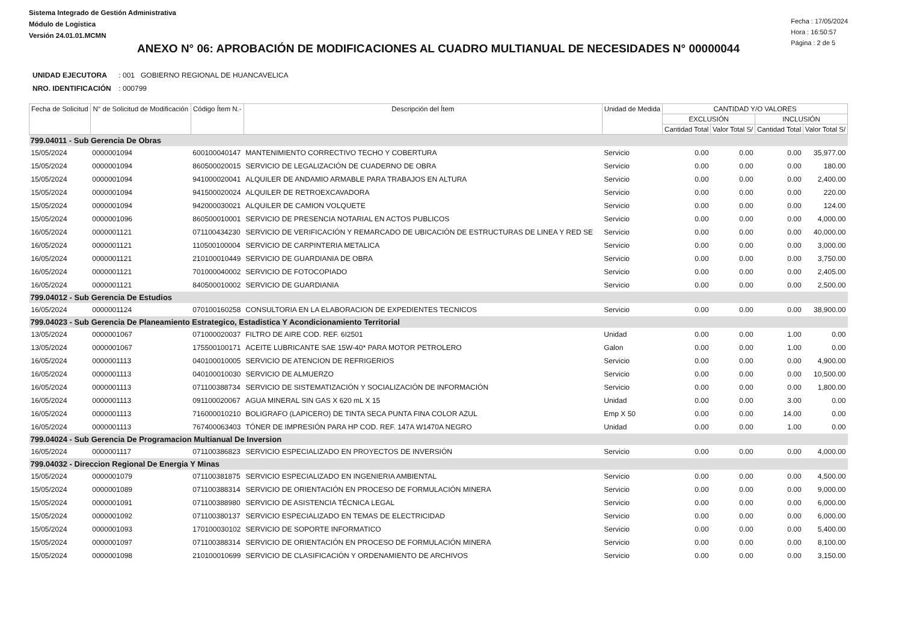Sistema Integrado de Gestión Administrativa
Módulo de Logística
Versión 24.01.01.MCMN
Fecha : 17/05/2024
Hora : 16:50:57
Página : 2 de 5
ANEXO N° 06: APROBACIÓN DE MODIFICACIONES AL CUADRO MULTIANUAL DE NECESIDADES N° 00000044
UNIDAD EJECUTORA : 001 GOBIERNO REGIONAL DE HUANCAVELICA
NRO. IDENTIFICACIÓN : 000799
| Fecha de Solicitud | N° de Solicitud de Modificación | Código Ítem N.- | Descripción del Ítem | Unidad de Medida | CANTIDAD Y/O VALORES | | | |
| --- | --- | --- | --- | --- | --- | --- | --- | --- |
| | | | | | EXCLUSIÓN | | INCLUSIÓN | |
| | | | | | Cantidad Total | Valor Total S/ | Cantidad Total | Valor Total S/ |
| 799.04011 - Sub Gerencia De Obras | | | | | | | | |
| 15/05/2024 | 0000001094 | 600100040147 | MANTENIMIENTO CORRECTIVO TECHO Y COBERTURA | Servicio | 0.00 | 0.00 | 0.00 | 35,977.00 |
| 15/05/2024 | 0000001094 | 860500020015 | SERVICIO DE LEGALIZACIÓN DE CUADERNO DE OBRA | Servicio | 0.00 | 0.00 | 0.00 | 180.00 |
| 15/05/2024 | 0000001094 | 941000020041 | ALQUILER DE ANDAMIO ARMABLE PARA TRABAJOS EN ALTURA | Servicio | 0.00 | 0.00 | 0.00 | 2,400.00 |
| 15/05/2024 | 0000001094 | 941500020024 | ALQUILER DE RETROEXCAVADORA | Servicio | 0.00 | 0.00 | 0.00 | 220.00 |
| 15/05/2024 | 0000001094 | 942000030021 | ALQUILER DE CAMION VOLQUETE | Servicio | 0.00 | 0.00 | 0.00 | 124.00 |
| 15/05/2024 | 0000001096 | 860500010001 | SERVICIO DE PRESENCIA NOTARIAL EN ACTOS PUBLICOS | Servicio | 0.00 | 0.00 | 0.00 | 4,000.00 |
| 16/05/2024 | 0000001121 | 071100434230 | SERVICIO DE VERIFICACIÓN Y REMARCADO DE UBICACIÓN DE ESTRUCTURAS DE LINEA Y RED SE | Servicio | 0.00 | 0.00 | 0.00 | 40,000.00 |
| 16/05/2024 | 0000001121 | 110500100004 | SERVICIO DE CARPINTERIA METALICA | Servicio | 0.00 | 0.00 | 0.00 | 3,000.00 |
| 16/05/2024 | 0000001121 | 210100010449 | SERVICIO DE GUARDIANIA DE OBRA | Servicio | 0.00 | 0.00 | 0.00 | 3,750.00 |
| 16/05/2024 | 0000001121 | 701000040002 | SERVICIO DE FOTOCOPIADO | Servicio | 0.00 | 0.00 | 0.00 | 2,405.00 |
| 16/05/2024 | 0000001121 | 840500010002 | SERVICIO DE GUARDIANIA | Servicio | 0.00 | 0.00 | 0.00 | 2,500.00 |
| 799.04012 - Sub Gerencia De Estudios | | | | | | | | |
| 16/05/2024 | 0000001124 | 070100160258 | CONSULTORIA EN LA ELABORACION DE EXPEDIENTES TECNICOS | Servicio | 0.00 | 0.00 | 0.00 | 38,900.00 |
| 799.04023 - Sub Gerencia De Planeamiento Estrategico, Estadistica Y Acondicionamiento Territorial | | | | | | | | |
| 13/05/2024 | 0000001067 | 071000020037 | FILTRO DE AIRE COD. REF. 6I2501 | Unidad | 0.00 | 0.00 | 1.00 | 0.00 |
| 13/05/2024 | 0000001067 | 175500100171 | ACEITE LUBRICANTE SAE 15W-40* PARA MOTOR PETROLERO | Galon | 0.00 | 0.00 | 1.00 | 0.00 |
| 16/05/2024 | 0000001113 | 040100010005 | SERVICIO DE ATENCION DE REFRIGERIOS | Servicio | 0.00 | 0.00 | 0.00 | 4,900.00 |
| 16/05/2024 | 0000001113 | 040100010030 | SERVICIO DE ALMUERZO | Servicio | 0.00 | 0.00 | 0.00 | 10,500.00 |
| 16/05/2024 | 0000001113 | 071100388734 | SERVICIO DE SISTEMATIZACIÓN Y SOCIALIZACIÓN DE INFORMACIÓN | Servicio | 0.00 | 0.00 | 0.00 | 1,800.00 |
| 16/05/2024 | 0000001113 | 091100020067 | AGUA MINERAL SIN GAS X 620 mL X 15 | Unidad | 0.00 | 0.00 | 3.00 | 0.00 |
| 16/05/2024 | 0000001113 | 716000010210 | BOLIGRAFO (LAPICERO) DE TINTA SECA PUNTA FINA COLOR AZUL | Emp X 50 | 0.00 | 0.00 | 14.00 | 0.00 |
| 16/05/2024 | 0000001113 | 767400063403 | TÓNER DE IMPRESIÓN PARA HP COD. REF. 147A W1470A NEGRO | Unidad | 0.00 | 0.00 | 1.00 | 0.00 |
| 799.04024 - Sub Gerencia De Programacion Multianual De Inversion | | | | | | | | |
| 16/05/2024 | 0000001117 | 071100386823 | SERVICIO ESPECIALIZADO EN PROYECTOS DE INVERSIÓN | Servicio | 0.00 | 0.00 | 0.00 | 4,000.00 |
| 799.04032 - Direccion Regional De Energia Y Minas | | | | | | | | |
| 15/05/2024 | 0000001079 | 071100381875 | SERVICIO ESPECIALIZADO EN INGENIERIA AMBIENTAL | Servicio | 0.00 | 0.00 | 0.00 | 4,500.00 |
| 15/05/2024 | 0000001089 | 071100388314 | SERVICIO DE ORIENTACIÓN EN PROCESO DE FORMULACIÓN MINERA | Servicio | 0.00 | 0.00 | 0.00 | 9,000.00 |
| 15/05/2024 | 0000001091 | 071100388980 | SERVICIO DE ASISTENCIA TÉCNICA LEGAL | Servicio | 0.00 | 0.00 | 0.00 | 6,000.00 |
| 15/05/2024 | 0000001092 | 071100380137 | SERVICIO ESPECIALIZADO EN TEMAS DE ELECTRICIDAD | Servicio | 0.00 | 0.00 | 0.00 | 6,000.00 |
| 15/05/2024 | 0000001093 | 170100030102 | SERVICIO DE SOPORTE INFORMATICO | Servicio | 0.00 | 0.00 | 0.00 | 5,400.00 |
| 15/05/2024 | 0000001097 | 071100388314 | SERVICIO DE ORIENTACIÓN EN PROCESO DE FORMULACIÓN MINERA | Servicio | 0.00 | 0.00 | 0.00 | 8,100.00 |
| 15/05/2024 | 0000001098 | 210100010699 | SERVICIO DE CLASIFICACIÓN Y ORDENAMIENTO DE ARCHIVOS | Servicio | 0.00 | 0.00 | 0.00 | 3,150.00 |